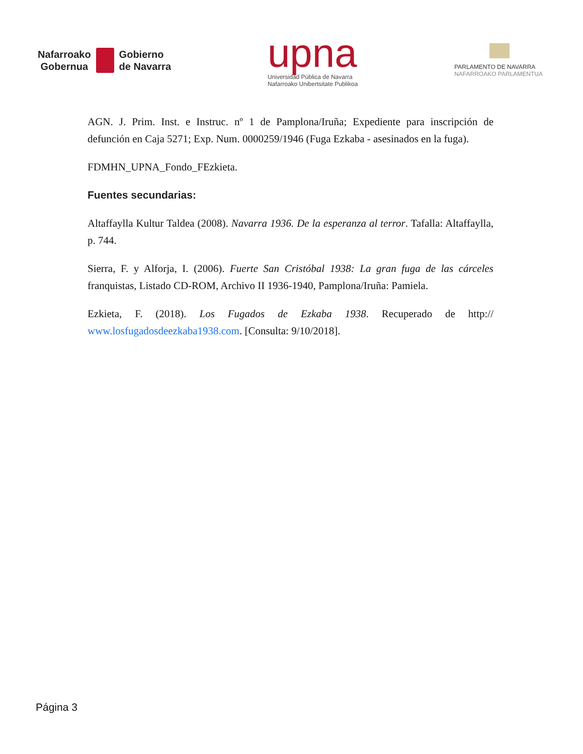Nafarroako
Gobernua
Gobierno
de Navarra
upna
Universidad Pública de Navarra
Nafarroako Unibertsitate Publikoa
PARLAMENTO DE NAVARRA
NAFARROAKO PARLAMENTUA
AGN. J. Prim. Inst. e Instruc. nº 1 de Pamplona/Iruña; Expediente para inscripción de defunción en Caja 5271; Exp. Num. 0000259/1946 (Fuga Ezkaba - asesinados en la fuga).
FDMHN_UPNA_Fondo_FEzkieta.
Fuentes secundarias:
Altaffaylla Kultur Taldea (2008). Navarra 1936. De la esperanza al terror. Tafalla: Altaffaylla, p. 744.
Sierra, F. y Alforja, I. (2006). Fuerte San Cristóbal 1938: La gran fuga de las cárceles franquistas, Listado CD-ROM, Archivo II 1936-1940, Pamplona/Iruña: Pamiela.
Ezkieta, F. (2018). Los Fugados de Ezkaba 1938. Recuperado de http:// www.losfugadosdeezkaba1938.com. [Consulta: 9/10/2018].
Página 3